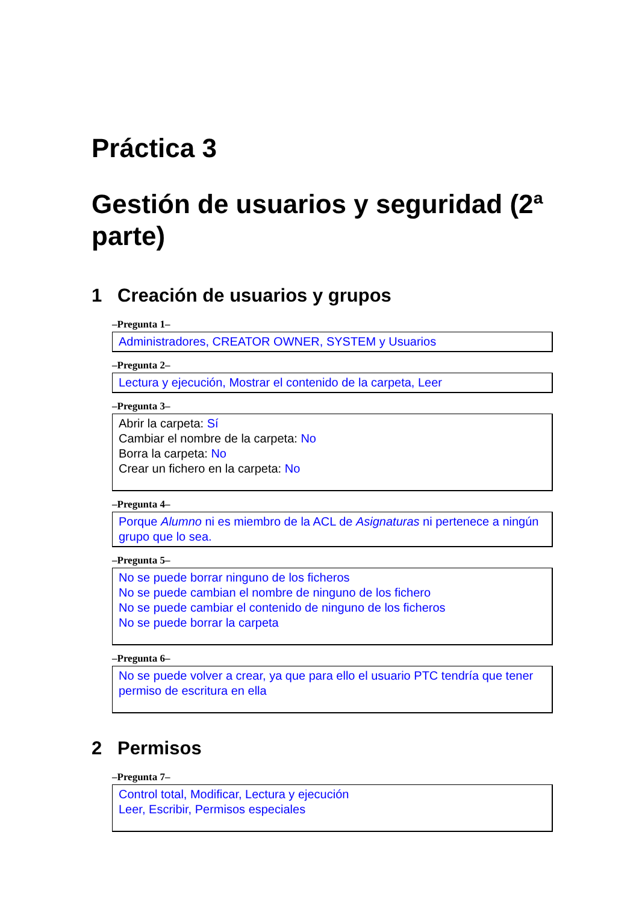Práctica 3
Gestión de usuarios y seguridad (2ª parte)
1 Creación de usuarios y grupos
–Pregunta 1–
Administradores, CREATOR OWNER, SYSTEM y Usuarios
–Pregunta 2–
Lectura y ejecución, Mostrar el contenido de la carpeta, Leer
–Pregunta 3–
Abrir la carpeta: Sí
Cambiar el nombre de la carpeta: No
Borra la carpeta: No
Crear un fichero en la carpeta: No
–Pregunta 4–
Porque Alumno ni es miembro de la ACL de Asignaturas ni pertenece a ningún grupo que lo sea.
–Pregunta 5–
No se puede borrar ninguno de los ficheros
No se puede cambian el nombre de ninguno de los fichero
No se puede cambiar el contenido de ninguno de los ficheros
No se puede borrar la carpeta
–Pregunta 6–
No se puede volver a crear, ya que para ello el usuario PTC tendría que tener permiso de escritura en ella
2 Permisos
–Pregunta 7–
Control total, Modificar, Lectura y ejecución
Leer, Escribir, Permisos especiales